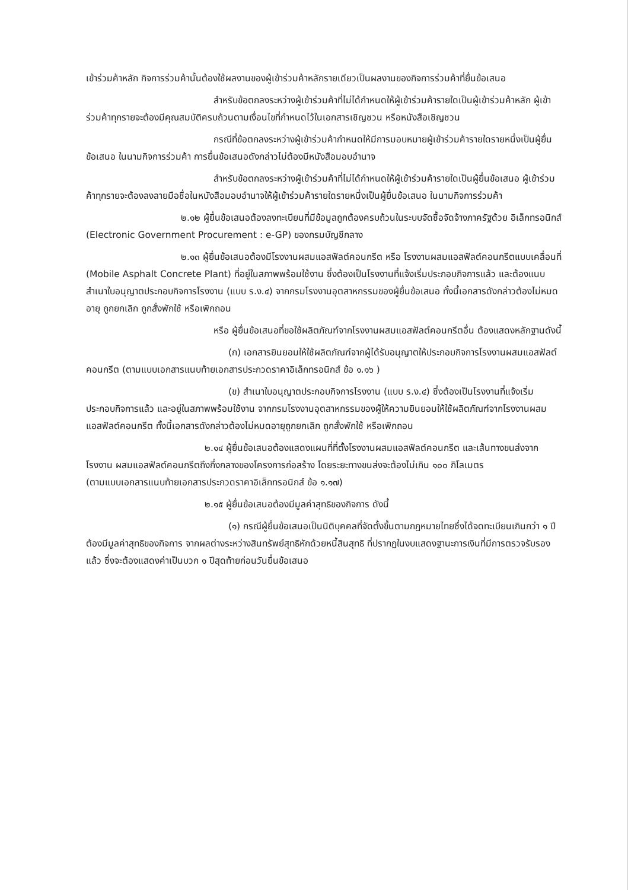เข้าร่วมค้าหลัก กิจการร่วมค้านั้นต้องใช้ผลงานของผู้เข้าร่วมค้าหลักรายเดียวเป็นผลงานของกิจการร่วมค้าที่ยื่นข้อเสนอ
สำหรับข้อตกลงระหว่างผู้เข้าร่วมค้าที่ไม่ได้กำหนดให้ผู้เข้าร่วมค้ารายใดเป็นผู้เข้าร่วมค้าหลัก ผู้เข้าร่วมค้าทุกรายจะต้องมีคุณสมบัติครบถ้วนตามเงื่อนไขที่กำหนดไว้ในเอกสารเชิญชวน หรือหนังสือเชิญชวน
กรณีที่ข้อตกลงระหว่างผู้เข้าร่วมค้ากำหนดให้มีการมอบหมายผู้เข้าร่วมค้ารายใดรายหนึ่งเป็นผู้ยื่นข้อเสนอ ในนามกิจการร่วมค้า การยื่นข้อเสนอดังกล่าวไม่ต้องมีหนังสือมอบอำนาจ
สำหรับข้อตกลงระหว่างผู้เข้าร่วมค้าที่ไม่ได้กำหนดให้ผู้เข้าร่วมค้ารายใดเป็นผู้ยื่นข้อเสนอ ผู้เข้าร่วมค้าทุกรายจะต้องลงลายมือชื่อในหนังสือมอบอำนาจให้ผู้เข้าร่วมค้ารายใดรายหนึ่งเป็นผู้ยื่นข้อเสนอ ในนามกิจการร่วมค้า
๒.๑๒ ผู้ยื่นข้อเสนอต้องลงทะเบียนที่มีข้อมูลถูกต้องครบถ้วนในระบบจัดซื้อจัดจ้างภาครัฐด้วย อิเล็กทรอนิกส์ (Electronic Government Procurement : e-GP) ของกรมบัญชีกลาง
๒.๑๓ ผู้ยื่นข้อเสนอต้องมีโรงงานผสมแอสฟัลต์คอนกรีต หรือ โรงงานผสมแอสฟัลต์คอนกรีตแบบเคลื่อนที่ (Mobile Asphalt Concrete Plant) ที่อยู่ในสภาพพร้อมใช้งาน ซึ่งต้องเป็นโรงงานที่แจ้งเริ่มประกอบกิจการแล้ว และต้องแนบสำเนาใบอนุญาตประกอบกิจการโรงงาน (แบบ ร.ง.๔) จากกรมโรงงานอุตสาหกรรมของผู้ยื่นข้อเสนอ ทั้งนี้เอกสารดังกล่าวต้องไม่หมดอายุ ถูกยกเลิก ถูกสั่งพักใช้ หรือเพิกถอน
หรือ ผู้ยื่นข้อเสนอที่ขอใช้ผลิตภัณฑ์จากโรงงานผสมแอสฟัลต์คอนกรีตอื่น ต้องแสดงหลักฐานดังนี้
(ก) เอกสารยินยอมให้ใช้ผลิตภัณฑ์จากผู้ได้รับอนุญาตให้ประกอบกิจการโรงงานผสมแอสฟัลต์คอนกรีต (ตามแบบเอกสารแนบท้ายเอกสารประกวดราคาอิเล็กทรอนิกส์ ข้อ ๑.๑๖ )
(ข) สำเนาใบอนุญาตประกอบกิจการโรงงาน (แบบ ร.ง.๔) ซึ่งต้องเป็นโรงงานที่แจ้งเริ่มประกอบกิจการแล้ว และอยู่ในสภาพพร้อมใช้งาน จากกรมโรงงานอุตสาหกรรมของผู้ให้ความยินยอมให้ใช้ผลิตภัณฑ์จากโรงงานผสมแอสฟัลต์คอนกรีต ทั้งนี้เอกสารดังกล่าวต้องไม่หมดอายุถูกยกเลิก ถูกสั่งพักใช้ หรือเพิกถอน
๒.๑๔ ผู้ยื่นข้อเสนอต้องแสดงแผนที่ที่ตั้งโรงงานผสมแอสฟัลต์คอนกรีต และเส้นทางขนส่งจาก โรงงาน ผสมแอสฟัลต์คอนกรีตถึงกึ่งกลางของโครงการก่อสร้าง โดยระยะทางขนส่งจะต้องไม่เกิน ๑๐๐ กิโลเมตร
(ตามแบบเอกสารแนบท้ายเอกสารประกวดราคาอิเล็กทรอนิกส์ ข้อ ๑.๑๗)
๒.๑๕ ผู้ยื่นข้อเสนอต้องมีมูลค่าสุทธิของกิจการ ดังนี้
(๑) กรณีผู้ยื่นข้อเสนอเป็นนิติบุคคลที่จัดตั้งขึ้นตามกฎหมายไทยซึ่งได้จดทะเบียนเกินกว่า ๑ ปี ต้องมีมูลค่าสุทธิของกิจการ จากผลต่างระหว่างสินทรัพย์สุทธิหักด้วยหนี้สินสุทธิ ที่ปรากฏในงบแสดงฐานะการเงินที่มีการตรวจรับรองแล้ว ซึ่งจะต้องแสดงค่าเป็นบวก ๑ ปีสุดท้ายก่อนวันยื่นข้อเสนอ